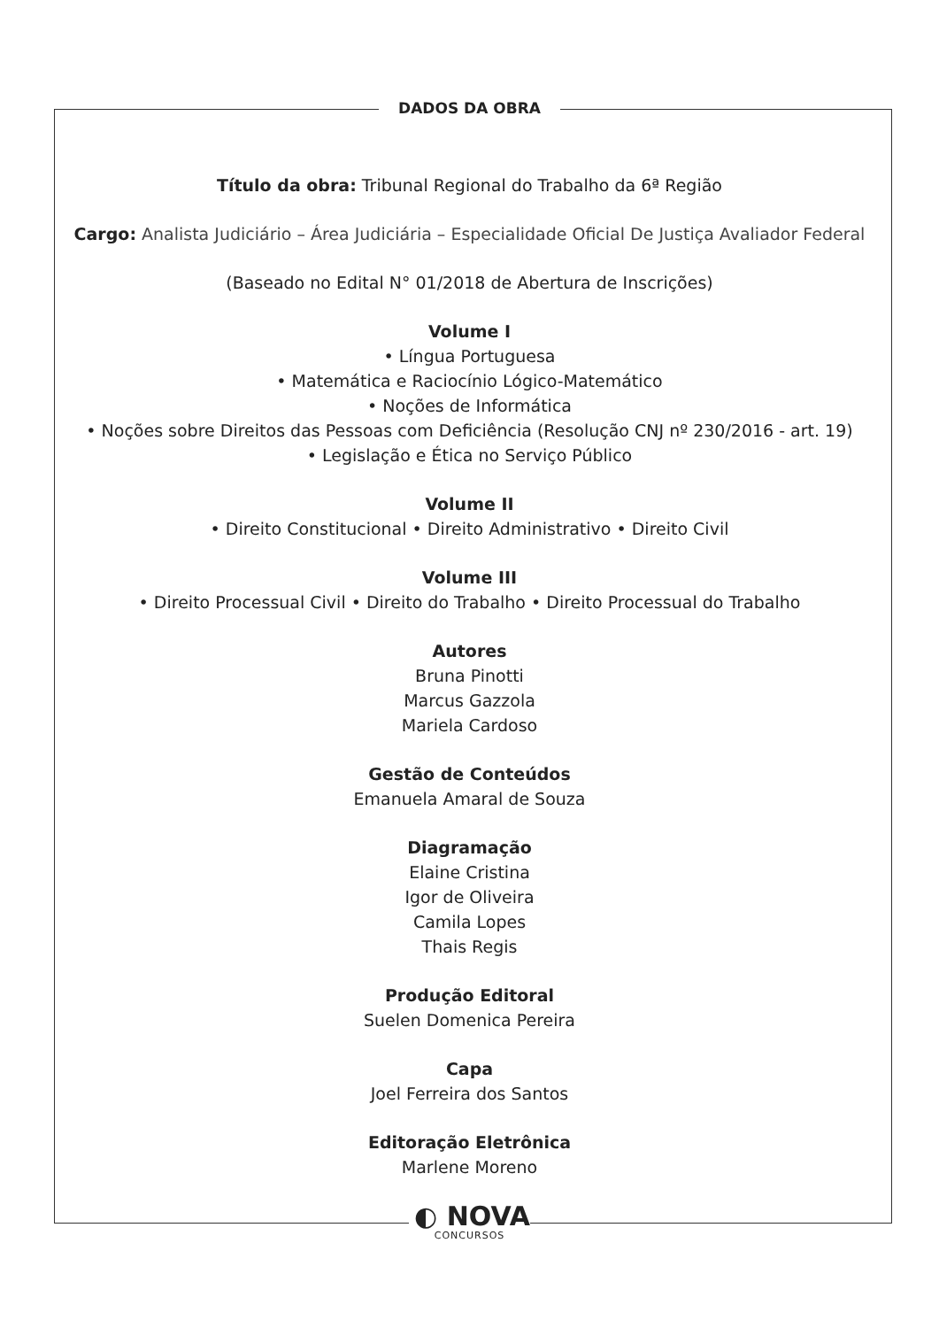DADOS DA OBRA
Título da obra: Tribunal Regional do Trabalho da 6ª Região
Cargo: Analista Judiciário – Área Judiciária – Especialidade Oficial De Justiça Avaliador Federal
(Baseado no Edital N° 01/2018 de Abertura de Inscrições)
Volume I
• Língua Portuguesa
• Matemática e Raciocínio Lógico-Matemático
• Noções de Informática
• Noções sobre Direitos das Pessoas com Deficiência (Resolução CNJ nº 230/2016 - art. 19)
• Legislação e Ética no Serviço Público
Volume II
• Direito Constitucional • Direito Administrativo • Direito Civil
Volume III
• Direito Processual Civil • Direito do Trabalho • Direito Processual do Trabalho
Autores
Bruna Pinotti
Marcus Gazzola
Mariela Cardoso
Gestão de Conteúdos
Emanuela Amaral de Souza
Diagramação
Elaine Cristina
Igor de Oliveira
Camila Lopes
Thais Regis
Produção Editoral
Suelen Domenica Pereira
Capa
Joel Ferreira dos Santos
Editoração Eletrônica
Marlene Moreno
◐ NOVA
CONCURSOS